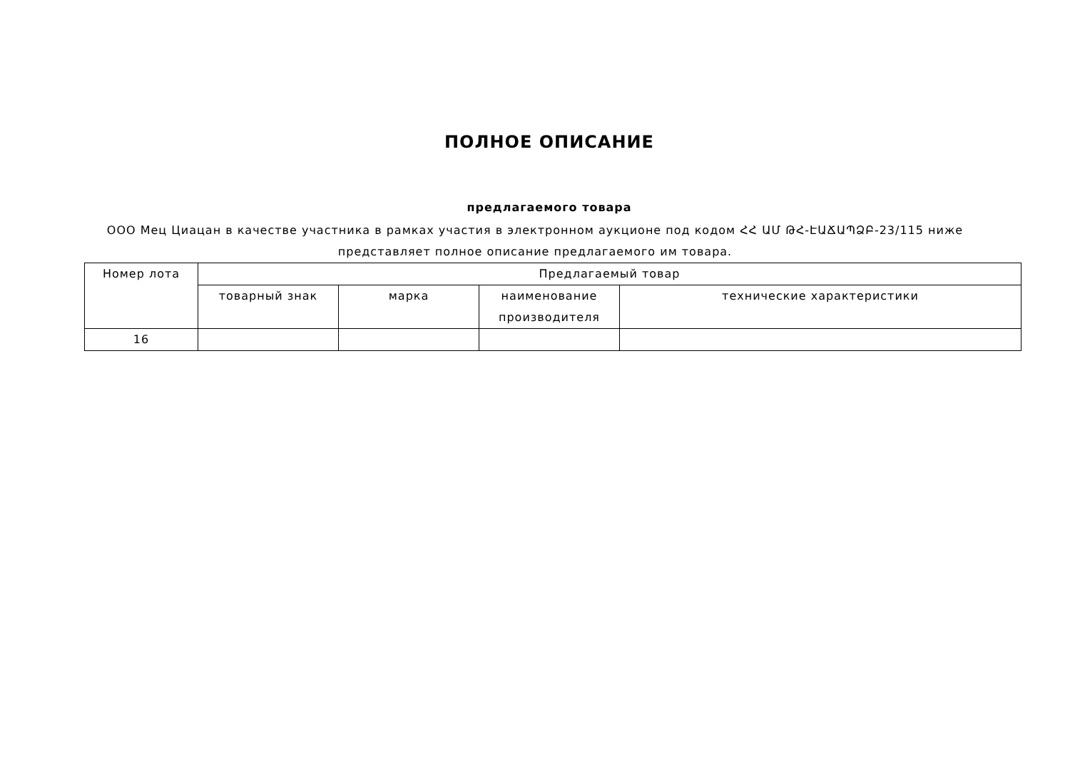ПОЛНОЕ ОПИСАНИЕ
предлагаемого товара
ООО Мец Циацан в качестве участника в рамках участия в электронном аукционе под кодом ՀՀ ԱՄ ԹՀ-ԷԱՃԱՊՁԲ-23/115 ниже представляет полное описание предлагаемого им товара.
| Номер лота | Предлагаемый товар | | | |
| --- | --- | --- | --- | --- |
| | товарный знак | марка | наименование производителя | технические характеристики |
| 16 | | | | |